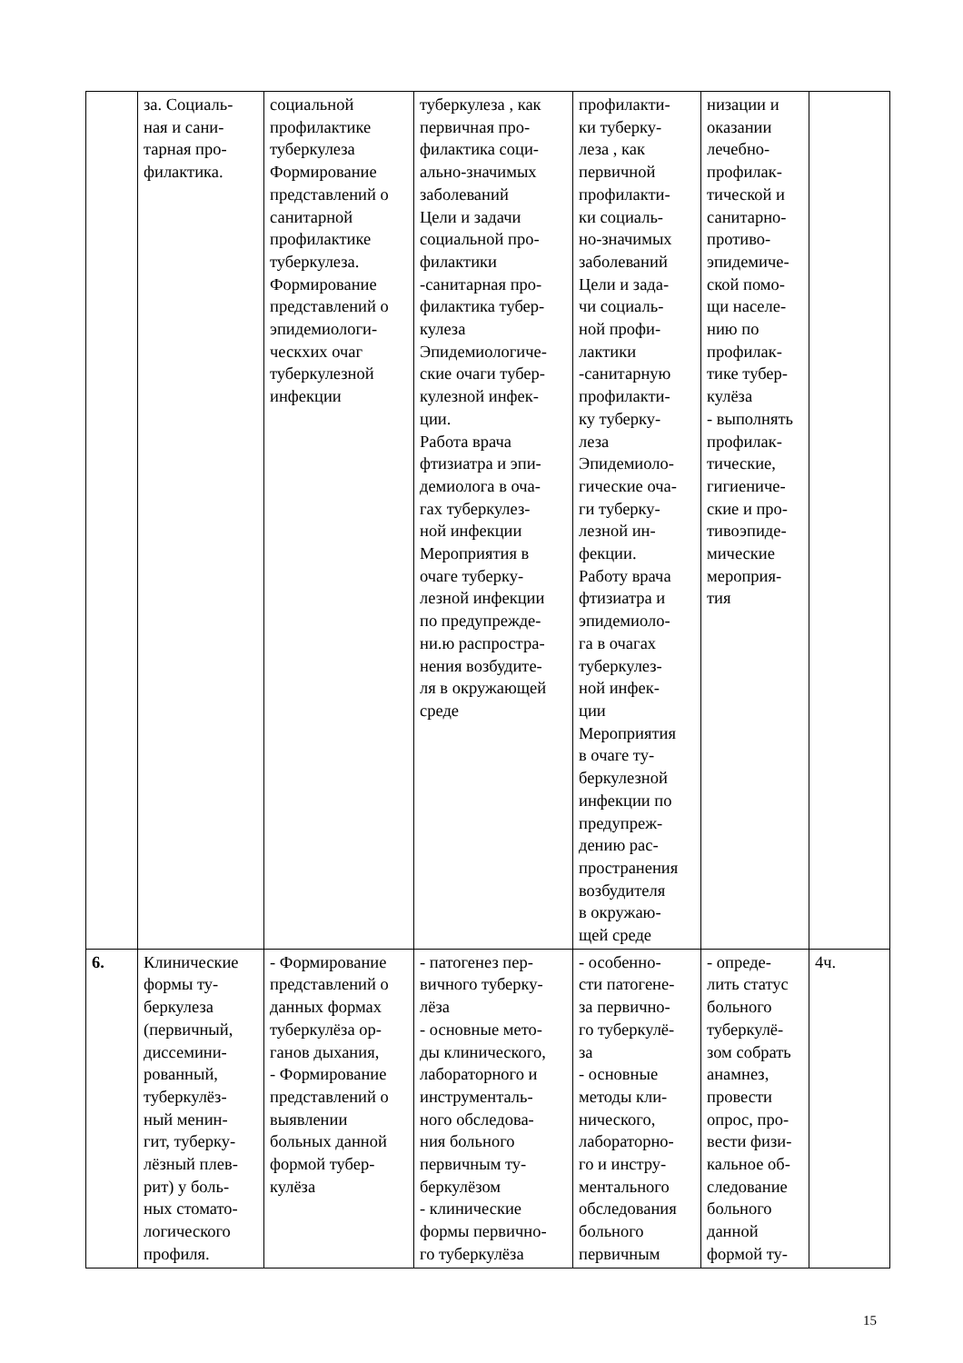| | за. Социаль- ная и сани- тарная про- филактика. | социальной профилактике туберкулеза Формирование представлений о санитарной профилактике туберкулеза. Формирование представлений о эпидемиологи- ческхих очаг туберкулезной инфекции | туберкулеза , как первичная про- филактика соци- ально-значимых заболеваний Цели и задачи социальной про- филактики -санитарная про- филактика тубер- кулеза Эпидемиологиче- ские очаги тубер- кулезной инфек- ции. Работа врача фтизиатра и эпи- демиолога в оча- гах туберкулез- ной инфекции Мероприятия в очаге туберку- лезной инфекции по предупрежде- ни.ю распростра- нения возбудите- ля в окружающей среде | профилакти- ки туберку- леза , как первичной профилакти- ки социаль- но-значимых заболеваний Цели и зада- чи социаль- ной профи- лактики -санитарную профилакти- ку туберку- леза Эпидемиоло- гические оча- ги туберку- лезной ин- фекции. Работу врача фтизиатра и эпидемиоло- га в очагах туберкулез- ной инфек- ции Мероприятия в очаге ту- беркулезной инфекции по предупреж- дению рас- пространения возбудителя в окружаю- щей среде | низации и оказании лечебно- профилак- тической и санитарно- противо- эпидемиче- ской помо- щи населе- нию по профилак- тике тубер- кулёза - выполнять профилак- тические, гигиениче- ские и про- тивоэпиде- мические мероприя- тия | |
| 6. | Клинические формы ту- беркулеза (первичный, диссемини- рованный, туберкулёз- ный менин- гит, туберку- лёзный плев- рит) у боль- ных стомато- логического профиля. | - Формирование представлений о данных формах туберкулёза ор- ганов дыхания, - Формирование представлений о выявлении больных данной формой тубер- кулёза | - патогенез пер- вичного туберку- лёза - основные мето- ды клинического, лабораторного и инструменталь- ного обследова- ния больного первичным ту- беркулёзом - клинические формы первично- го туберкулёза | - особенно- сти патогене- за первично- го туберкулё- за - основные методы кли- нического, лабораторно- го и инстру- ментального обследования больного первичным | - опреде- лить статус больного туберкулё- зом собрать анамнез, провести опрос, про- вести физи- кальное об- следование больного данной формой ту- | 4ч. |
15